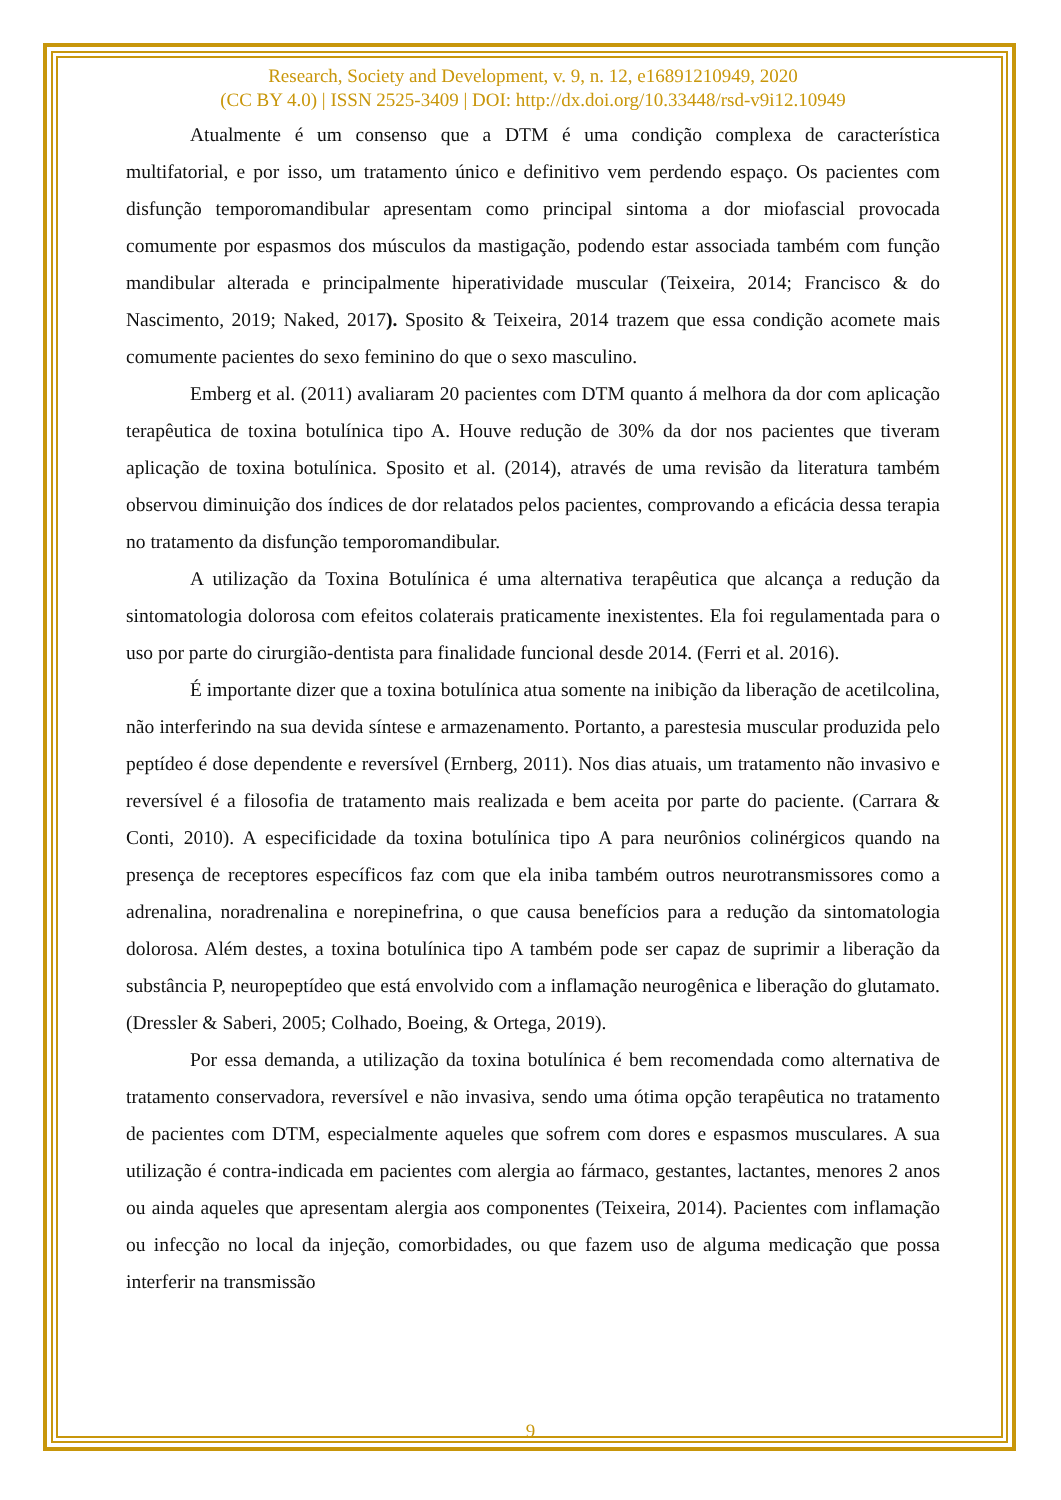Research, Society and Development, v. 9, n. 12, e16891210949, 2020
(CC BY 4.0) | ISSN 2525-3409 | DOI: http://dx.doi.org/10.33448/rsd-v9i12.10949
Atualmente é um consenso que a DTM é uma condição complexa de característica multifatorial, e por isso, um tratamento único e definitivo vem perdendo espaço. Os pacientes com disfunção temporomandibular apresentam como principal sintoma a dor miofascial provocada comumente por espasmos dos músculos da mastigação, podendo estar associada também com função mandibular alterada e principalmente hiperatividade muscular (Teixeira, 2014; Francisco & do Nascimento, 2019; Naked, 2017). Sposito & Teixeira, 2014 trazem que essa condição acomete mais comumente pacientes do sexo feminino do que o sexo masculino.
Emberg et al. (2011) avaliaram 20 pacientes com DTM quanto á melhora da dor com aplicação terapêutica de toxina botulínica tipo A. Houve redução de 30% da dor nos pacientes que tiveram aplicação de toxina botulínica. Sposito et al. (2014), através de uma revisão da literatura também observou diminuição dos índices de dor relatados pelos pacientes, comprovando a eficácia dessa terapia no tratamento da disfunção temporomandibular.
A utilização da Toxina Botulínica é uma alternativa terapêutica que alcança a redução da sintomatologia dolorosa com efeitos colaterais praticamente inexistentes. Ela foi regulamentada para o uso por parte do cirurgião-dentista para finalidade funcional desde 2014. (Ferri et al. 2016).
É importante dizer que a toxina botulínica atua somente na inibição da liberação de acetilcolina, não interferindo na sua devida síntese e armazenamento. Portanto, a parestesia muscular produzida pelo peptídeo é dose dependente e reversível (Ernberg, 2011). Nos dias atuais, um tratamento não invasivo e reversível é a filosofia de tratamento mais realizada e bem aceita por parte do paciente. (Carrara & Conti, 2010). A especificidade da toxina botulínica tipo A para neurônios colinérgicos quando na presença de receptores específicos faz com que ela iniba também outros neurotransmissores como a adrenalina, noradrenalina e norepinefrina, o que causa benefícios para a redução da sintomatologia dolorosa. Além destes, a toxina botulínica tipo A também pode ser capaz de suprimir a liberação da substância P, neuropeptídeo que está envolvido com a inflamação neurogênica e liberação do glutamato. (Dressler & Saberi, 2005; Colhado, Boeing, & Ortega, 2019).
Por essa demanda, a utilização da toxina botulínica é bem recomendada como alternativa de tratamento conservadora, reversível e não invasiva, sendo uma ótima opção terapêutica no tratamento de pacientes com DTM, especialmente aqueles que sofrem com dores e espasmos musculares. A sua utilização é contra-indicada em pacientes com alergia ao fármaco, gestantes, lactantes, menores 2 anos ou ainda aqueles que apresentam alergia aos componentes (Teixeira, 2014). Pacientes com inflamação ou infecção no local da injeção, comorbidades, ou que fazem uso de alguma medicação que possa interferir na transmissão
9